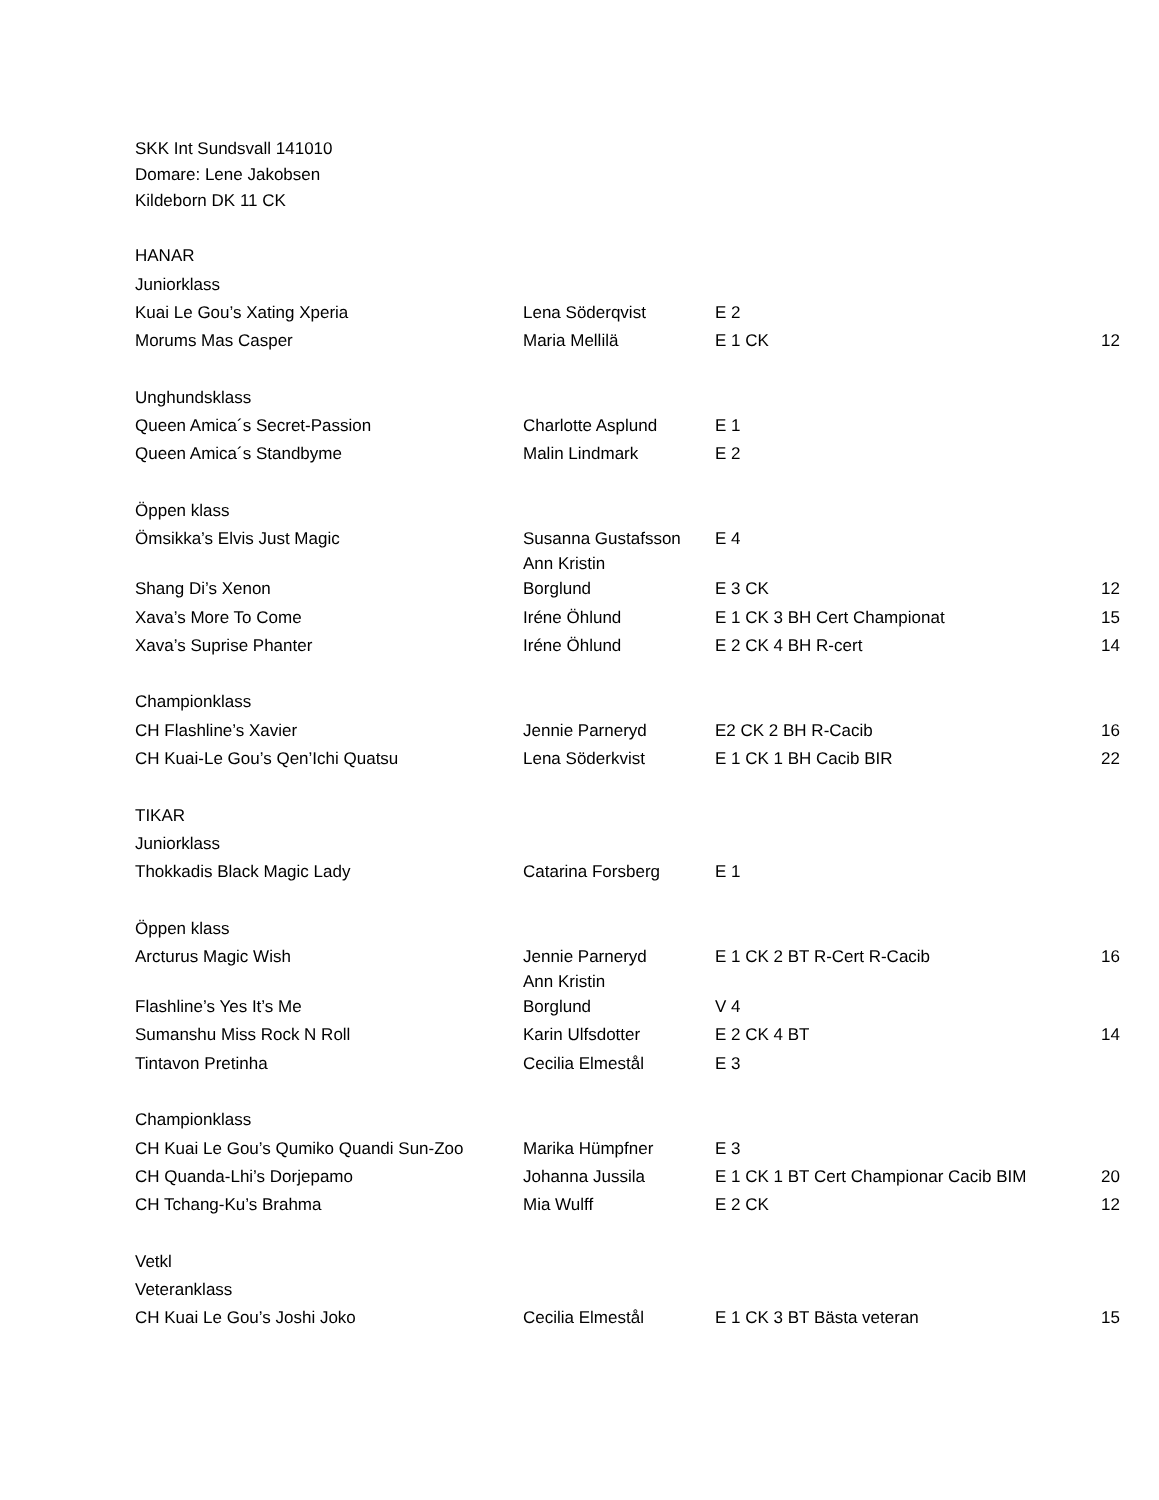SKK Int Sundsvall 141010
Domare: Lene Jakobsen
Kildeborn DK 11 CK
| HANAR | | | |
| Juniorklass | | | |
| Kuai Le Gou’s Xating Xperia | Lena Söderqvist | E 2 | |
| Morums Mas Casper | Maria Mellilä | E 1 CK | 12 |
| Unghundsklass | | | |
| Queen Amica´s Secret-Passion | Charlotte Asplund | E 1 | |
| Queen Amica´s Standbyme | Malin Lindmark | E 2 | |
| Öppen klass | | | |
| Ömsikka’s Elvis Just Magic | Susanna Gustafsson | E 4 | |
| Shang Di’s Xenon | Ann Kristin Borglund | E 3 CK | 12 |
| Xava’s More To Come | Iréne Öhlund | E 1 CK 3 BH Cert Championat | 15 |
| Xava’s Suprise Phanter | Iréne Öhlund | E 2 CK 4 BH R-cert | 14 |
| Championklass | | | |
| CH Flashline’s Xavier | Jennie Parneryd | E2 CK 2 BH R-Cacib | 16 |
| CH Kuai-Le Gou’s Qen’Ichi Quatsu | Lena Söderkvist | E 1 CK 1 BH Cacib BIR | 22 |
| TIKAR | | | |
| Juniorklass | | | |
| Thokkadis Black Magic Lady | Catarina Forsberg | E 1 | |
| Öppen klass | | | |
| Arcturus Magic Wish | Jennie Parneryd | E 1 CK 2 BT R-Cert R-Cacib | 16 |
| Flashline’s Yes It’s Me | Ann Kristin Borglund | V 4 | |
| Sumanshu Miss Rock N Roll | Karin Ulfsdotter | E 2 CK 4 BT | 14 |
| Tintavon Pretinha | Cecilia Elmestål | E 3 | |
| Championklass | | | |
| CH Kuai Le Gou’s Qumiko Quandi Sun-Zoo | Marika Hümpfner | E 3 | |
| CH Quanda-Lhi’s Dorjepamo | Johanna Jussila | E 1 CK 1 BT Cert Championar Cacib BIM | 20 |
| CH Tchang-Ku’s Brahma | Mia Wulff | E 2 CK | 12 |
| Vetkl | | | |
| Veteranklass | | | |
| CH Kuai Le Gou’s Joshi Joko | Cecilia Elmestål | E 1 CK 3 BT Bästa veteran | 15 |